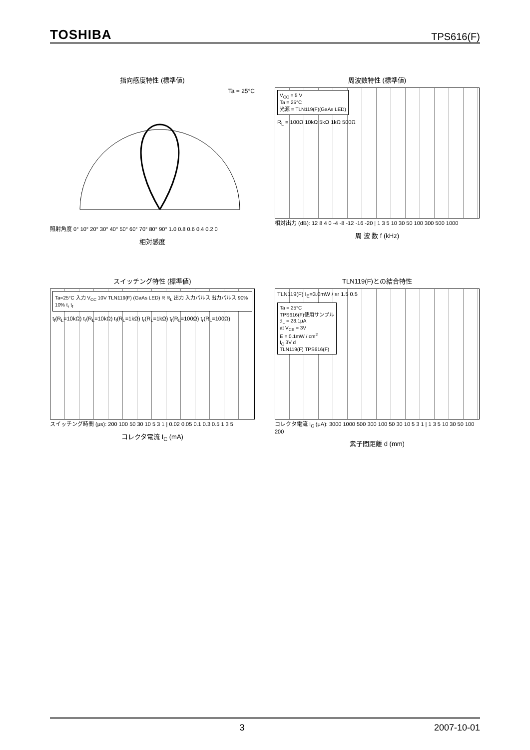TOSHIBA TPS616(F)
指向感度特性 (標準値)
Ta = 25°C
照射角度 0° 10° 20° 30° 40° 50° 60° 70° 80° 90° 1.0 0.8 0.6 0.4 0.2 0
相対感度
周波数特性 (標準値)
V<sub>CC</sub> = 5 V
Ta = 25°C
光源 = TLN119(F)(GaAs LED)
R<sub>L</sub> = 100Ω 10kΩ 5kΩ 1kΩ 500Ω
相対出力 (dB): 12 8 4 0 -4 -8 -12 -16 -20 | 1 3 5 10 30 50 100 300 500 1000
周 波 数 f (kHz)
スイッチング特性 (標準値)
Ta=25°C 入力 V<sub>CC</sub> 10V TLN119(F) (GaAs LED) R R<sub>L</sub> 出力 入力パルス 出力パルス 90% 10% t<sub>r</sub> t<sub>f</sub>
t<sub>f</sub>(R<sub>L</sub>=10kΩ) t<sub>r</sub>(R<sub>L</sub>=10kΩ) t<sub>f</sub>(R<sub>L</sub>=1kΩ) t<sub>r</sub>(R<sub>L</sub>=1kΩ) t<sub>f</sub>(R<sub>L</sub>=100Ω) t<sub>r</sub>(R<sub>L</sub>=100Ω)
スイッチング時間 (μs): 200 100 50 30 10 5 3 1 | 0.02 0.05 0.1 0.3 0.5 1 3 5
コレクタ電流 I<sub>C</sub> (mA)
TLN119(F)との結合特性
TLN119(F) I<sub>E</sub>=3.0mW / sr 1.5 0.5
Ta = 25°C
TPS616(F)使用サンプル
:I<sub>L</sub> = 28.1μA
at V<sub>CE</sub> = 3V
E = 0.1mW / cm<sup>2</sup>
I<sub>C</sub> 3V d
TLN119(F) TPS616(F)
コレクタ電流 I<sub>C</sub> (μA): 3000 1000 500 300 100 50 30 10 5 3 1 | 1 3 5 10 30 50 100 200
素子間距離 d (mm)
3 2007-10-01